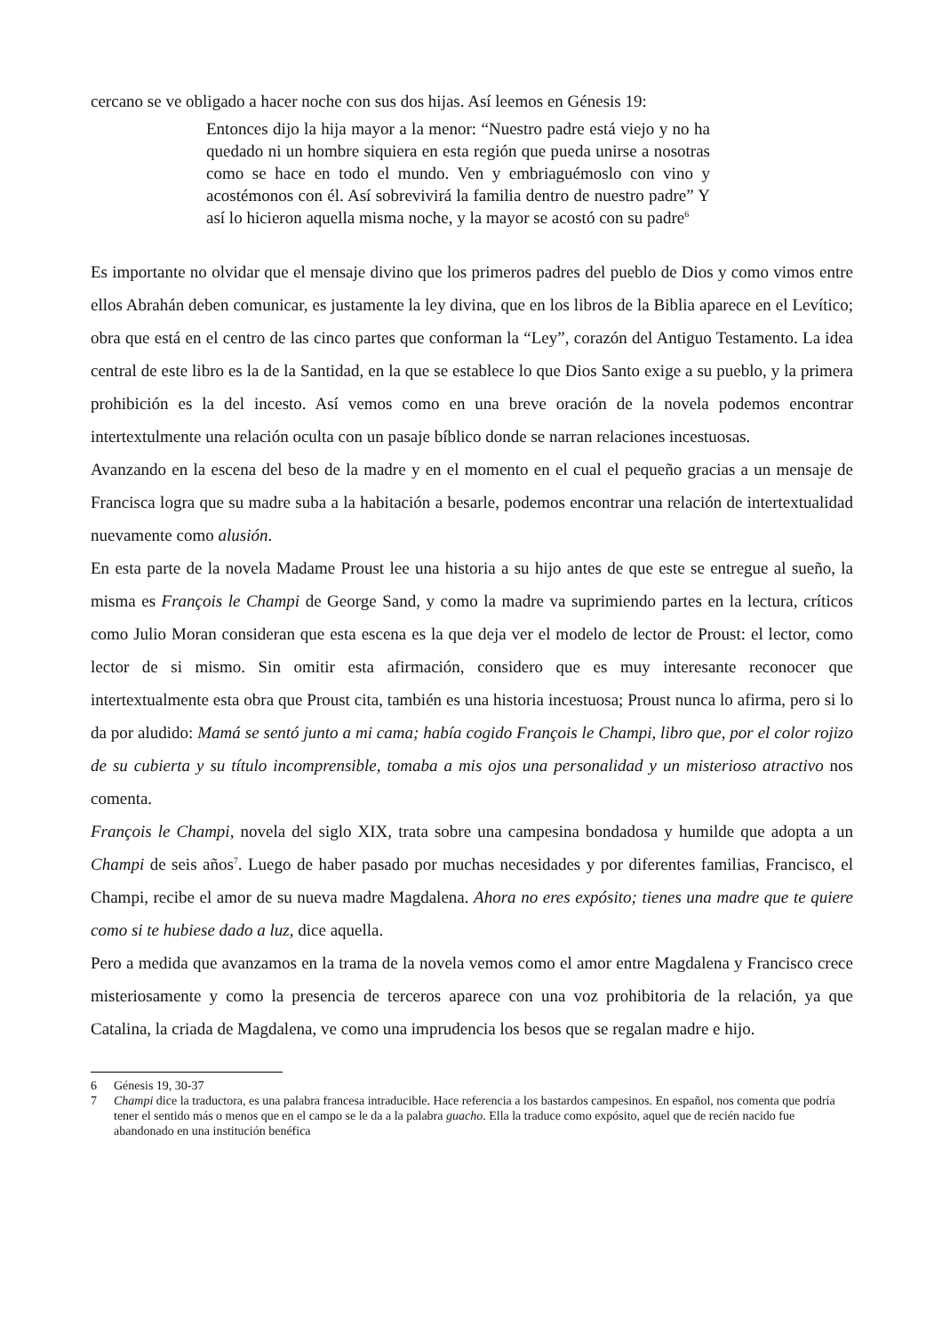cercano se ve obligado a hacer noche con sus dos hijas. Así leemos en Génesis 19:
Entonces dijo la hija mayor a la menor: “Nuestro padre está viejo y no ha quedado ni un hombre siquiera en esta región que pueda unirse a nosotras como se hace en todo el mundo. Ven y embriaguémoslo con vino y acostémonos con él. Así sobrevivirá la familia dentro de nuestro padre” Y así lo hicieron aquella misma noche, y la mayor se acostó con su padre<sup>6</sup>
Es importante no olvidar que el mensaje divino que los primeros padres del pueblo de Dios y como vimos entre ellos Abrahán deben comunicar, es justamente la ley divina, que en los libros de la Biblia aparece en el Levítico; obra que está en el centro de las cinco partes que conforman la “Ley”, corazón del Antiguo Testamento. La idea central de este libro es la de la Santidad, en la que se establece lo que Dios Santo exige a su pueblo, y la primera prohibición es la del incesto. Así vemos como en una breve oración de la novela podemos encontrar intertextulmente una relación oculta con un pasaje bíblico donde se narran relaciones incestuosas.
Avanzando en la escena del beso de la madre y en el momento en el cual el pequeño gracias a un mensaje de Francisca logra que su madre suba a la habitación a besarle, podemos encontrar una relación de intertextualidad nuevamente como alusión.
En esta parte de la novela Madame Proust lee una historia a su hijo antes de que este se entregue al sueño, la misma es François le Champi de George Sand, y como la madre va suprimiendo partes en la lectura, críticos como Julio Moran consideran que esta escena es la que deja ver el modelo de lector de Proust: el lector, como lector de si mismo. Sin omitir esta afirmación, considero que es muy interesante reconocer que intertextualmente esta obra que Proust cita, también es una historia incestuosa; Proust nunca lo afirma, pero si lo da por aludido: Mamá se sentó junto a mi cama; había cogido François le Champi, libro que, por el color rojizo de su cubierta y su título incomprensible, tomaba a mis ojos una personalidad y un misterioso atractivo nos comenta.
François le Champi, novela del siglo XIX, trata sobre una campesina bondadosa y humilde que adopta a un Champi de seis años<sup>7</sup>. Luego de haber pasado por muchas necesidades y por diferentes familias, Francisco, el Champi, recibe el amor de su nueva madre Magdalena. Ahora no eres expósito; tienes una madre que te quiere como si te hubiese dado a luz, dice aquella.
Pero a medida que avanzamos en la trama de la novela vemos como el amor entre Magdalena y Francisco crece misteriosamente y como la presencia de terceros aparece con una voz prohibitoria de la relación, ya que Catalina, la criada de Magdalena, ve como una imprudencia los besos que se regalan madre e hijo.
6 Génesis 19, 30-37
7 Champi dice la traductora, es una palabra francesa intraducible. Hace referencia a los bastardos campesinos. En español, nos comenta que podría tener el sentido más o menos que en el campo se le da a la palabra guacho. Ella la traduce como expósito, aquel que de recién nacido fue abandonado en una institución benéfica